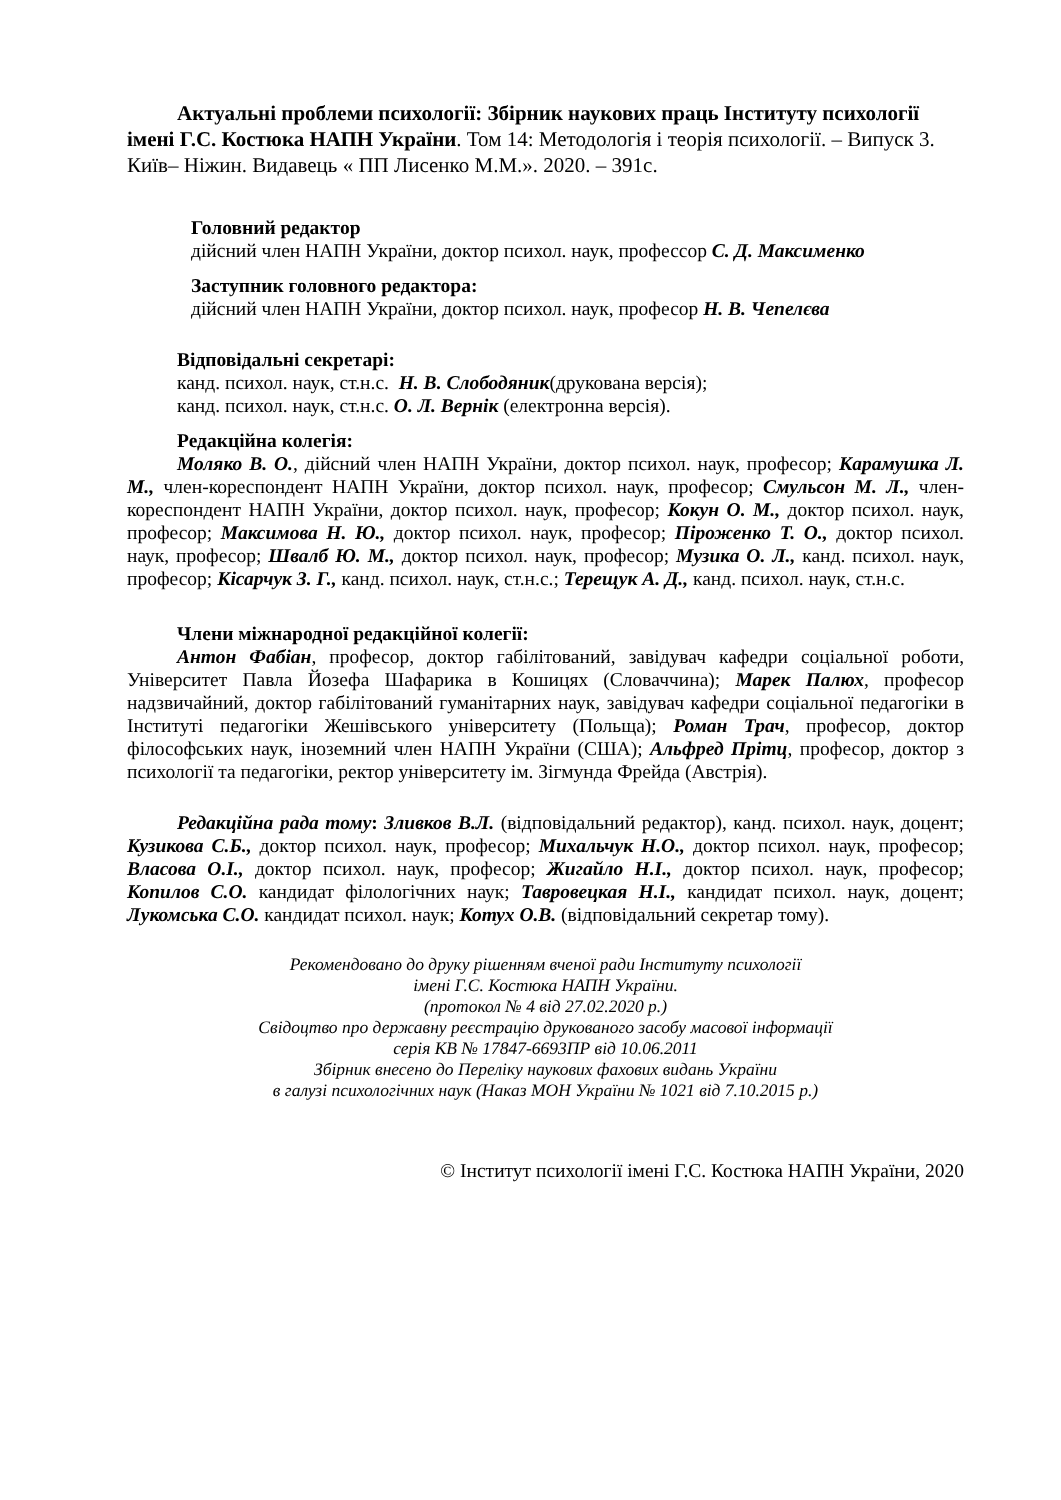Актуальні проблеми психології: Збірник наукових праць Інституту психології імені Г.С. Костюка НАПН України. Том 14: Методологія і теорія психології. – Випуск 3. Київ– Ніжин. Видавець « ПП Лисенко М.М.». 2020. – 391с.
Головний редактор
дійсний член НАПН України, доктор психол. наук, профессор С. Д. Максименко
Заступник головного редактора:
дійсний член НАПН України, доктор психол. наук, професор Н. В. Чепелєва
Відповідальні секретарі:
канд. психол. наук, ст.н.с. Н. В. Слободяник(друкована версія);
канд. психол. наук, ст.н.с. О. Л. Вернік (електронна версія).
Редакційна колегія:
Моляко В. О., дійсний член НАПН України, доктор психол. наук, професор; Карамушка Л. М., член-кореспондент НАПН України, доктор психол. наук, професор; Смульсон М. Л., член-кореспондент НАПН України, доктор психол. наук, професор; Кокун О. М., доктор психол. наук, професор; Максимова Н. Ю., доктор психол. наук, професор; Піроженко Т. О., доктор психол. наук, професор; Швалб Ю. М., доктор психол. наук, професор; Музика О. Л., канд. психол. наук, професор; Кісарчук З. Г., канд. психол. наук, ст.н.с.; Терещук А. Д., канд. психол. наук, ст.н.с.
Члени міжнародної редакційної колегії:
Антон Фабіан, професор, доктор габілітований, завідувач кафедри соціальної роботи, Університет Павла Йозефа Шафарика в Кошицях (Словаччина); Марек Палюх, професор надзвичайний, доктор габілітований гуманітарних наук, завідувач кафедри соціальної педагогіки в Інституті педагогіки Жешівського університету (Польща); Роман Трач, професор, доктор філософських наук, іноземний член НАПН України (США); Альфред Прітц, професор, доктор з психології та педагогіки, ректор університету ім. Зігмунда Фрейда (Австрія).
Редакційна рада тому: Зливков В.Л. (відповідальний редактор), канд. психол. наук, доцент; Кузикова С.Б., доктор психол. наук, професор; Михальчук Н.О., доктор психол. наук, професор; Власова О.І., доктор психол. наук, професор; Жигайло Н.І., доктор психол. наук, професор; Копилов С.О. кандидат філологічних наук; Тавровецкая Н.І., кандидат психол. наук, доцент; Лукомська С.О. кандидат психол. наук; Котух О.В. (відповідальний секретар тому).
Рекомендовано до друку рішенням вченої ради Інституту психології
імені Г.С. Костюка НАПН України.
(протокол № 4 від 27.02.2020 р.)
Свідоцтво про державну реєстрацію друкованого засобу масової інформації
серія КВ № 17847-6693ПР від 10.06.2011
Збірник внесено до Переліку наукових фахових видань України
в галузі психологічних наук (Наказ МОН України № 1021 від 7.10.2015 р.)
© Інститут психології імені Г.С. Костюка НАПН України, 2020